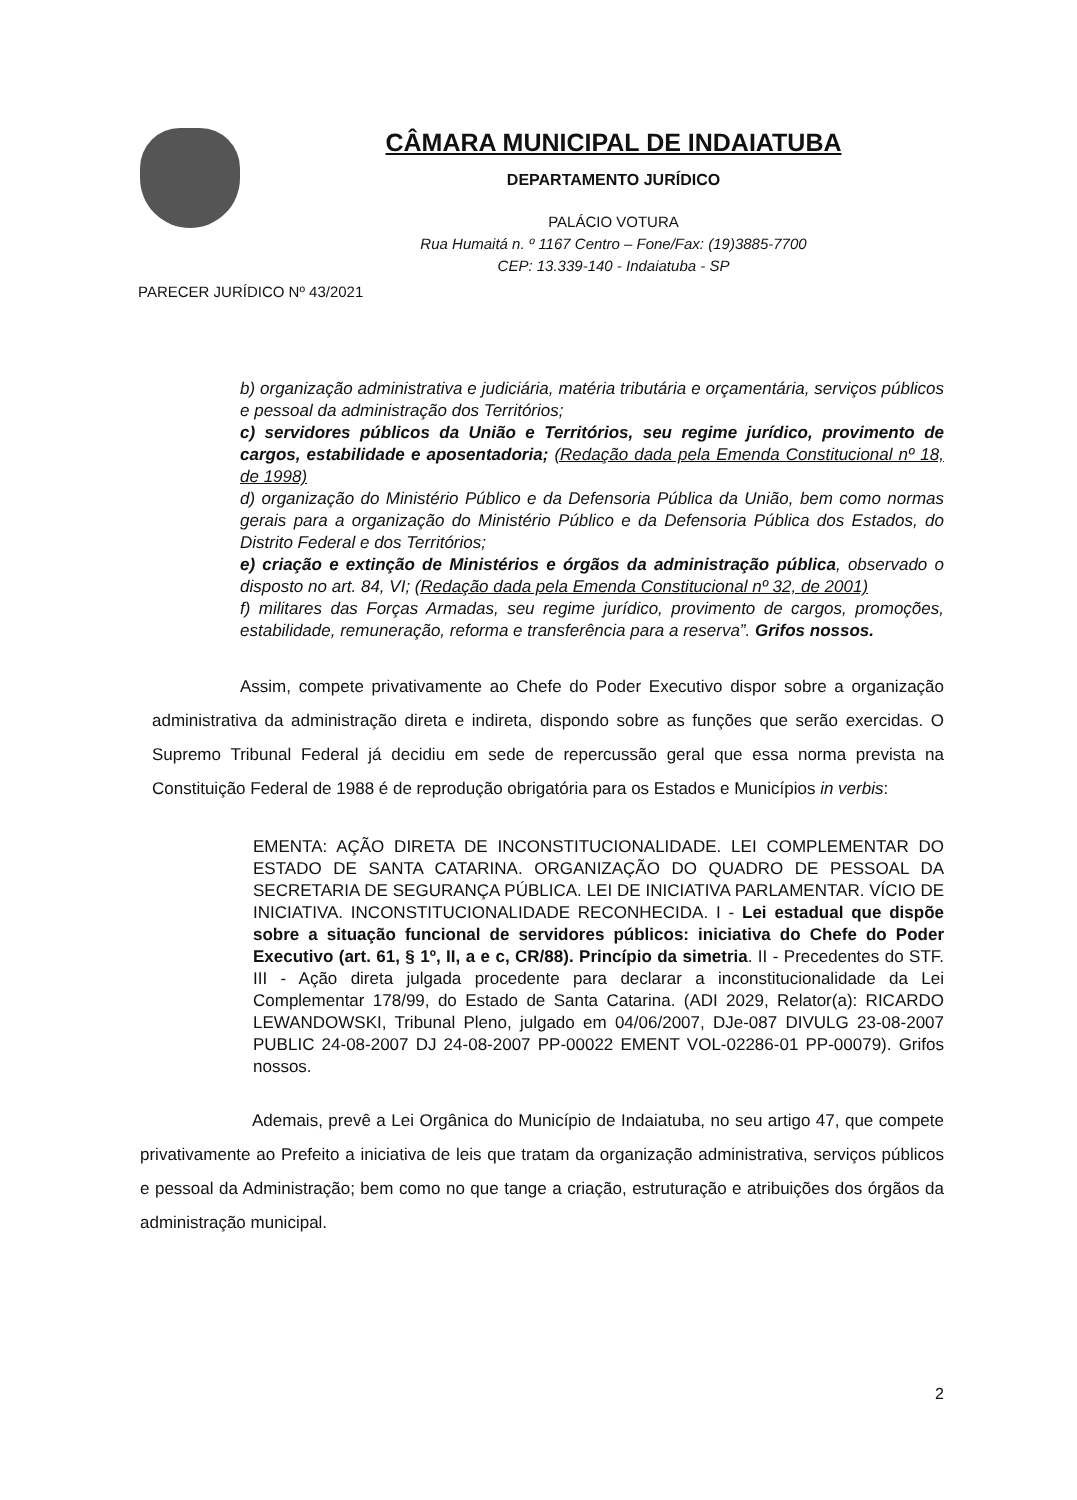CÂMARA MUNICIPAL DE INDAIATUBA
DEPARTAMENTO JURÍDICO
PALÁCIO VOTURA
Rua Humaitá n. º 1167 Centro – Fone/Fax: (19)3885-7700
CEP: 13.339-140 - Indaiatuba - SP
PARECER JURÍDICO Nº 43/2021
b) organização administrativa e judiciária, matéria tributária e orçamentária, serviços públicos e pessoal da administração dos Territórios;
c) servidores públicos da União e Territórios, seu regime jurídico, provimento de cargos, estabilidade e aposentadoria; (Redação dada pela Emenda Constitucional nº 18, de 1998)
d) organização do Ministério Público e da Defensoria Pública da União, bem como normas gerais para a organização do Ministério Público e da Defensoria Pública dos Estados, do Distrito Federal e dos Territórios;
e) criação e extinção de Ministérios e órgãos da administração pública, observado o disposto no art. 84, VI; (Redação dada pela Emenda Constitucional nº 32, de 2001)
f) militares das Forças Armadas, seu regime jurídico, provimento de cargos, promoções, estabilidade, remuneração, reforma e transferência para a reserva”. Grifos nossos.
Assim, compete privativamente ao Chefe do Poder Executivo dispor sobre a organização administrativa da administração direta e indireta, dispondo sobre as funções que serão exercidas. O Supremo Tribunal Federal já decidiu em sede de repercussão geral que essa norma prevista na Constituição Federal de 1988 é de reprodução obrigatória para os Estados e Municípios in verbis:
EMENTA: AÇÃO DIRETA DE INCONSTITUCIONALIDADE. LEI COMPLEMENTAR DO ESTADO DE SANTA CATARINA. ORGANIZAÇÃO DO QUADRO DE PESSOAL DA SECRETARIA DE SEGURANÇA PÚBLICA. LEI DE INICIATIVA PARLAMENTAR. VÍCIO DE INICIATIVA. INCONSTITUCIONALIDADE RECONHECIDA. I - Lei estadual que dispõe sobre a situação funcional de servidores públicos: iniciativa do Chefe do Poder Executivo (art. 61, § 1º, II, a e c, CR/88). Princípio da simetria. II - Precedentes do STF. III - Ação direta julgada procedente para declarar a inconstitucionalidade da Lei Complementar 178/99, do Estado de Santa Catarina. (ADI 2029, Relator(a): RICARDO LEWANDOWSKI, Tribunal Pleno, julgado em 04/06/2007, DJe-087 DIVULG 23-08-2007 PUBLIC 24-08-2007 DJ 24-08-2007 PP-00022 EMENT VOL-02286-01 PP-00079). Grifos nossos.
Ademais, prevê a Lei Orgânica do Município de Indaiatuba, no seu artigo 47, que compete privativamente ao Prefeito a iniciativa de leis que tratam da organização administrativa, serviços públicos e pessoal da Administração; bem como no que tange a criação, estruturação e atribuições dos órgãos da administração municipal.
2